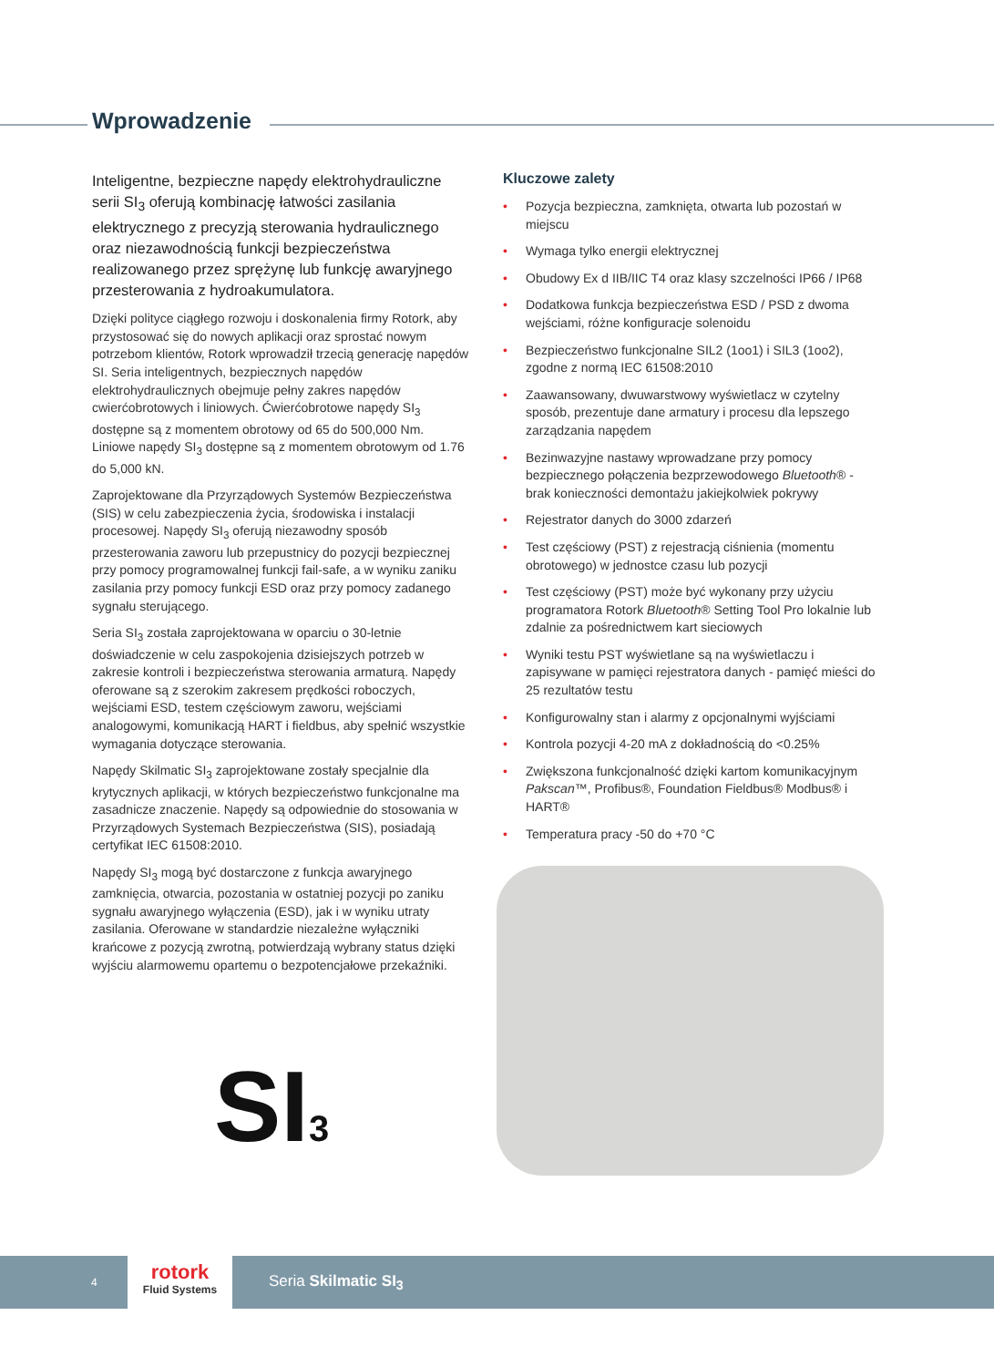Wprowadzenie
Inteligentne, bezpieczne napędy elektrohydrauliczne serii SI<sub>3</sub> oferują kombinację łatwości zasilania elektrycznego z precyzją sterowania hydraulicznego oraz niezawodnością funkcji bezpieczeństwa realizowanego przez sprężynę lub funkcję awaryjnego przesterowania z hydroakumulatora.
Dzięki polityce ciągłego rozwoju i doskonalenia firmy Rotork, aby przystosować się do nowych aplikacji oraz sprostać nowym potrzebom klientów, Rotork wprowadził trzecią generację napędów SI. Seria inteligentnych, bezpiecznych napędów elektrohydraulicznych obejmuje pełny zakres napędów cwierćobrotowych i liniowych. Ćwierćobrotowe napędy SI<sub>3</sub> dostępne są z momentem obrotowy od 65 do 500,000 Nm. Liniowe napędy SI<sub>3</sub> dostępne są z momentem obrotowym od 1.76 do 5,000 kN.
Zaprojektowane dla Przyrządowych Systemów Bezpieczeństwa (SIS) w celu zabezpieczenia życia, środowiska i instalacji procesowej. Napędy SI<sub>3</sub> oferują niezawodny sposób przesterowania zaworu lub przepustnicy do pozycji bezpiecznej przy pomocy programowalnej funkcji fail-safe, a w wyniku zaniku zasilania przy pomocy funkcji ESD oraz przy pomocy zadanego sygnału sterującego.
Seria SI<sub>3</sub> została zaprojektowana w oparciu o 30-letnie doświadczenie w celu zaspokojenia dzisiejszych potrzeb w zakresie kontroli i bezpieczeństwa sterowania armaturą. Napędy oferowane są z szerokim zakresem prędkości roboczych, wejściami ESD, testem częściowym zaworu, wejściami analogowymi, komunikacją HART i fieldbus, aby spełnić wszystkie wymagania dotyczące sterowania.
Napędy Skilmatic SI<sub>3</sub> zaprojektowane zostały specjalnie dla krytycznych aplikacji, w których bezpieczeństwo funkcjonalne ma zasadnicze znaczenie. Napędy są odpowiednie do stosowania w Przyrządowych Systemach Bezpieczeństwa (SIS), posiadają certyfikat IEC 61508:2010.
Napędy SI<sub>3</sub> mogą być dostarczone z funkcja awaryjnego zamknięcia, otwarcia, pozostania w ostatniej pozycji po zaniku sygnału awaryjnego wyłączenia (ESD), jak i w wyniku utraty zasilania. Oferowane w standardzie niezależne wyłączniki krańcowe z pozycją zwrotną, potwierdzają wybrany status dzięki wyjściu alarmowemu opartemu o bezpotencjałowe przekaźniki.
Kluczowe zalety
• Pozycja bezpieczna, zamknięta, otwarta lub pozostań w miejscu
• Wymaga tylko energii elektrycznej
• Obudowy Ex d IIB/IIC T4 oraz klasy szczelności IP66 / IP68
• Dodatkowa funkcja bezpieczeństwa ESD / PSD z dwoma wejściami, różne konfiguracje solenoidu
• Bezpieczeństwo funkcjonalne SIL2 (1oo1) i SIL3 (1oo2), zgodne z normą IEC 61508:2010
• Zaawansowany, dwuwarstwowy wyświetlacz w czytelny sposób, prezentuje dane armatury i procesu dla lepszego zarządzania napędem
• Bezinwazyjne nastawy wprowadzane przy pomocy bezpiecznego połączenia bezprzewodowego Bluetooth® - brak konieczności demontażu jakiejkolwiek pokrywy
• Rejestrator danych do 3000 zdarzeń
• Test częściowy (PST) z rejestracją ciśnienia (momentu obrotowego) w jednostce czasu lub pozycji
• Test częściowy (PST) może być wykonany przy użyciu programatora Rotork Bluetooth® Setting Tool Pro lokalnie lub zdalnie za pośrednictwem kart sieciowych
• Wyniki testu PST wyświetlane są na wyświetlaczu i zapisywane w pamięci rejestratora danych - pamięć mieści do 25 rezultatów testu
• Konfigurowalny stan i alarmy z opcjonalnymi wyjściami
• Kontrola pozycji 4-20 mA z dokładnością do <0.25%
• Zwiększona funkcjonalność dzięki kartom komunikacyjnym Pakscan™, Profibus®, Foundation Fieldbus® Modbus® i HART®
• Temperatura pracy -50 do +70 °C
SI3
4
rotork
Fluid Systems
Seria Skilmatic SI<sub>3</sub>